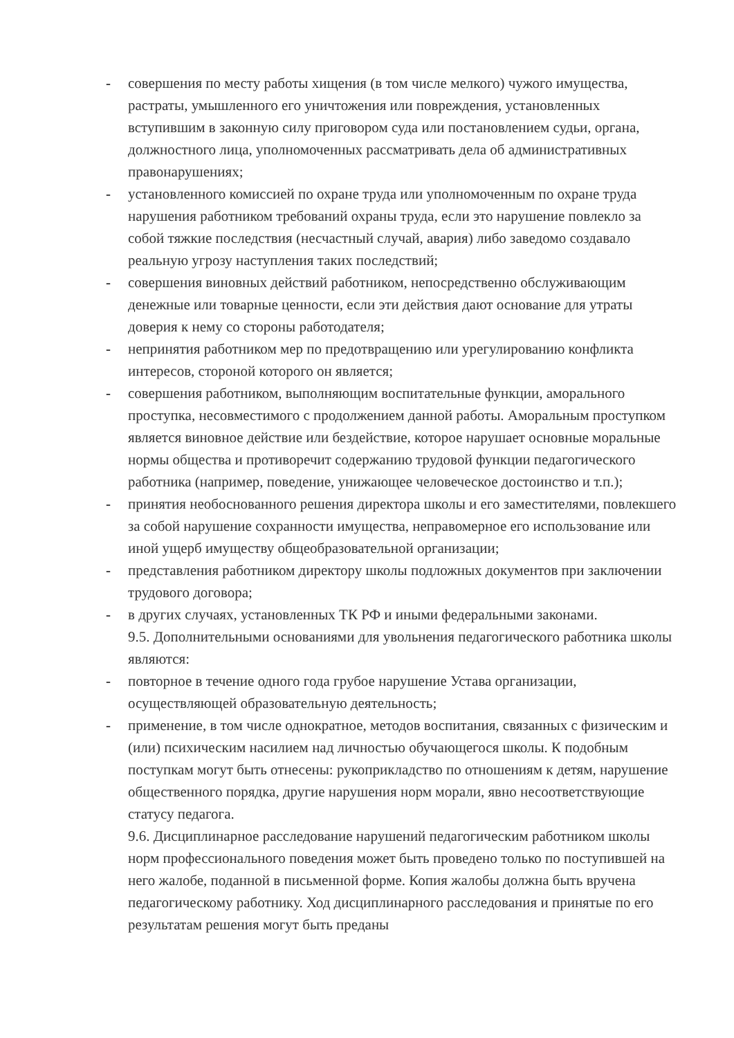- совершения по месту работы хищения (в том числе мелкого) чужого имущества, растраты, умышленного его уничтожения или повреждения, установленных вступившим в законную силу приговором суда или постановлением судьи, органа, должностного лица, уполномоченных рассматривать дела об административных правонарушениях;
- установленного комиссией по охране труда или уполномоченным по охране труда нарушения работником требований охраны труда, если это нарушение повлекло за собой тяжкие последствия (несчастный случай, авария) либо заведомо создавало реальную угрозу наступления таких последствий;
- совершения виновных действий работником, непосредственно обслуживающим денежные или товарные ценности, если эти действия дают основание для утраты доверия к нему со стороны работодателя;
- непринятия работником мер по предотвращению или урегулированию конфликта интересов, стороной которого он является;
- совершения работником, выполняющим воспитательные функции, аморального проступка, несовместимого с продолжением данной работы. Аморальным проступком является виновное действие или бездействие, которое нарушает основные моральные нормы общества и противоречит содержанию трудовой функции педагогического работника (например, поведение, унижающее человеческое достоинство и т.п.);
- принятия необоснованного решения директора школы и его заместителями, повлекшего за собой нарушение сохранности имущества, неправомерное его использование или иной ущерб имуществу общеобразовательной организации;
- представления работником директору школы подложных документов при заключении трудового договора;
- в других случаях, установленных ТК РФ и иными федеральными законами.
9.5. Дополнительными основаниями для увольнения педагогического работника школы являются:
- повторное в течение одного года грубое нарушение Устава организации, осуществляющей образовательную деятельность;
- применение, в том числе однократное, методов воспитания, связанных с физическим и (или) психическим насилием над личностью обучающегося школы. К подобным поступкам могут быть отнесены: рукоприкладство по отношениям к детям, нарушение общественного порядка, другие нарушения норм морали, явно несоответствующие статусу педагога.
9.6. Дисциплинарное расследование нарушений педагогическим работником школы норм профессионального поведения может быть проведено только по поступившей на него жалобе, поданной в письменной форме. Копия жалобы должна быть вручена педагогическому работнику. Ход дисциплинарного расследования и принятые по его результатам решения могут быть преданы